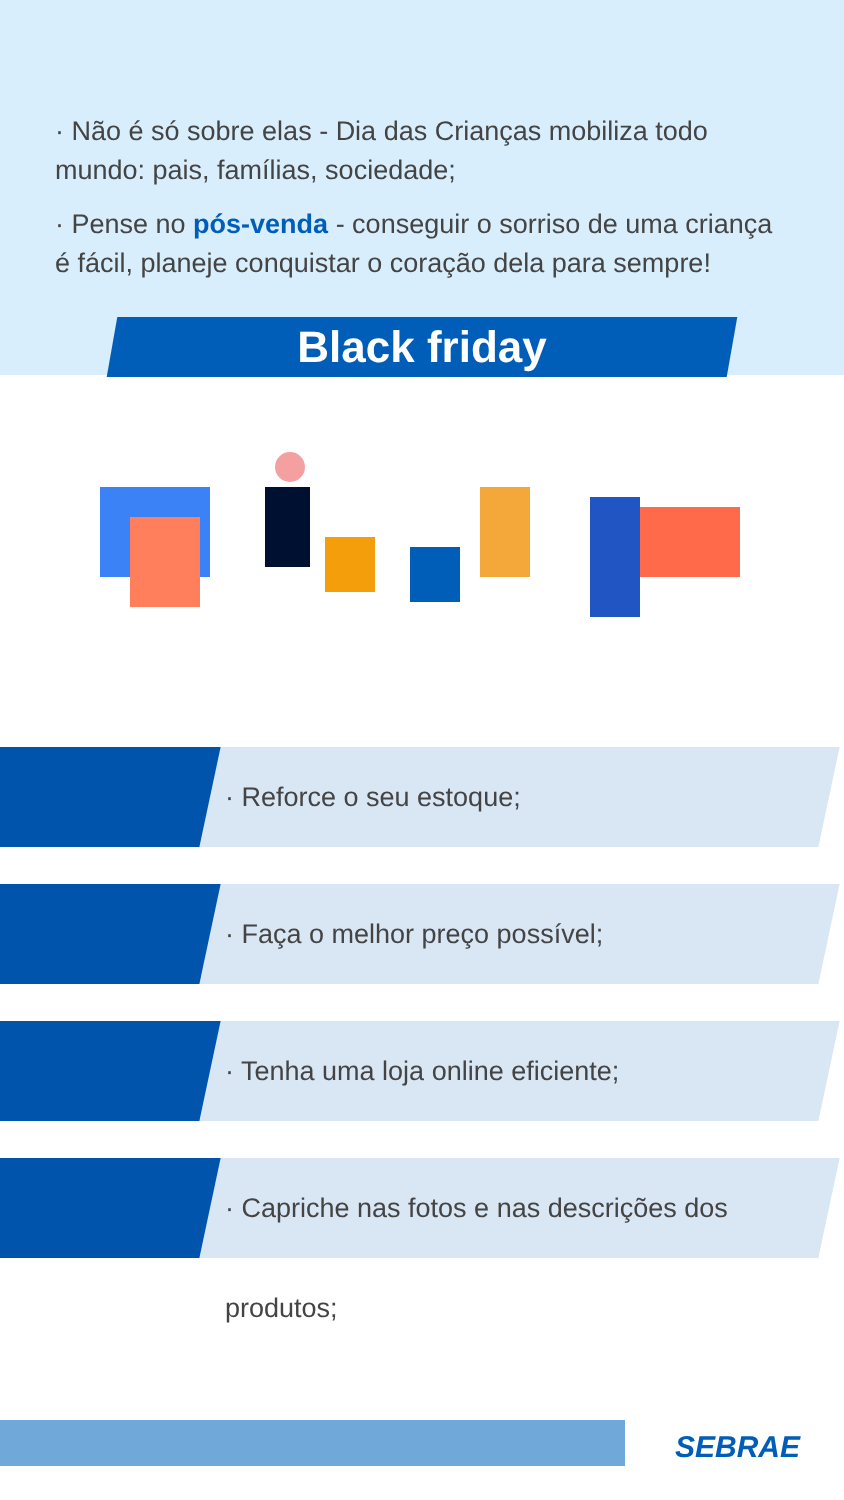· Não é só sobre elas - Dia das Crianças mobiliza todo mundo: pais, famílias, sociedade;
· Pense no pós-venda - conseguir o sorriso de uma criança é fácil, planeje conquistar o coração dela para sempre!
Black friday
· Reforce o seu estoque;
· Faça o melhor preço possível;
· Tenha uma loja online eficiente;
· Capriche nas fotos e nas descrições dos produtos;
SEBRAE